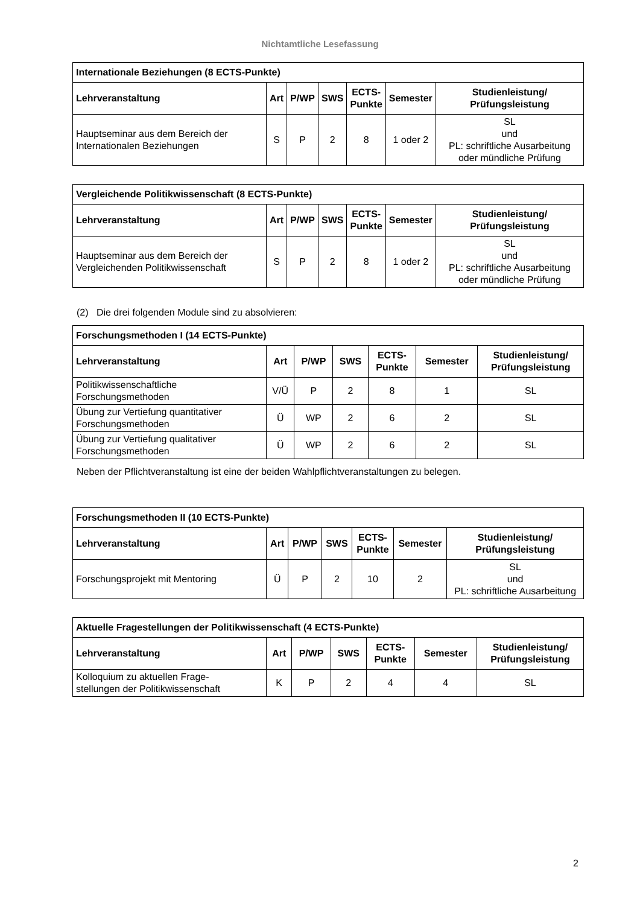Nichtamtliche Lesefassung
| Internationale Beziehungen (8 ECTS-Punkte) | | | | | | |
| Lehrveranstaltung | Art | P/WP | SWS | ECTS- Punkte | Semester | Studienleistung/ Prüfungsleistung |
| Hauptseminar aus dem Bereich der Internationalen Beziehungen | S | P | 2 | 8 | 1 oder 2 | SL und PL: schriftliche Ausarbeitung oder mündliche Prüfung |
| Vergleichende Politikwissenschaft (8 ECTS-Punkte) | | | | | | |
| Lehrveranstaltung | Art | P/WP | SWS | ECTS- Punkte | Semester | Studienleistung/ Prüfungsleistung |
| Hauptseminar aus dem Bereich der Vergleichenden Politikwissenschaft | S | P | 2 | 8 | 1 oder 2 | SL und PL: schriftliche Ausarbeitung oder mündliche Prüfung |
(2) Die drei folgenden Module sind zu absolvieren:
| Forschungsmethoden I (14 ECTS-Punkte) | | | | | | |
| Lehrveranstaltung | Art | P/WP | SWS | ECTS- Punkte | Semester | Studienleistung/ Prüfungsleistung |
| Politikwissenschaftliche Forschungsmethoden | V/Ü | P | 2 | 8 | 1 | SL |
| Übung zur Vertiefung quantitativer Forschungsmethoden | Ü | WP | 2 | 6 | 2 | SL |
| Übung zur Vertiefung qualitativer Forschungsmethoden | Ü | WP | 2 | 6 | 2 | SL |
Neben der Pflichtveranstaltung ist eine der beiden Wahlpflichtveranstaltungen zu belegen.
| Forschungsmethoden II (10 ECTS-Punkte) | | | | | | |
| Lehrveranstaltung | Art | P/WP | SWS | ECTS- Punkte | Semester | Studienleistung/ Prüfungsleistung |
| Forschungsprojekt mit Mentoring | Ü | P | 2 | 10 | 2 | SL und PL: schriftliche Ausarbeitung |
| Aktuelle Fragestellungen der Politikwissenschaft (4 ECTS-Punkte) | | | | | | |
| Lehrveranstaltung | Art | P/WP | SWS | ECTS- Punkte | Semester | Studienleistung/ Prüfungsleistung |
| Kolloquium zu aktuellen Frage- stellungen der Politikwissenschaft | K | P | 2 | 4 | 4 | SL |
2